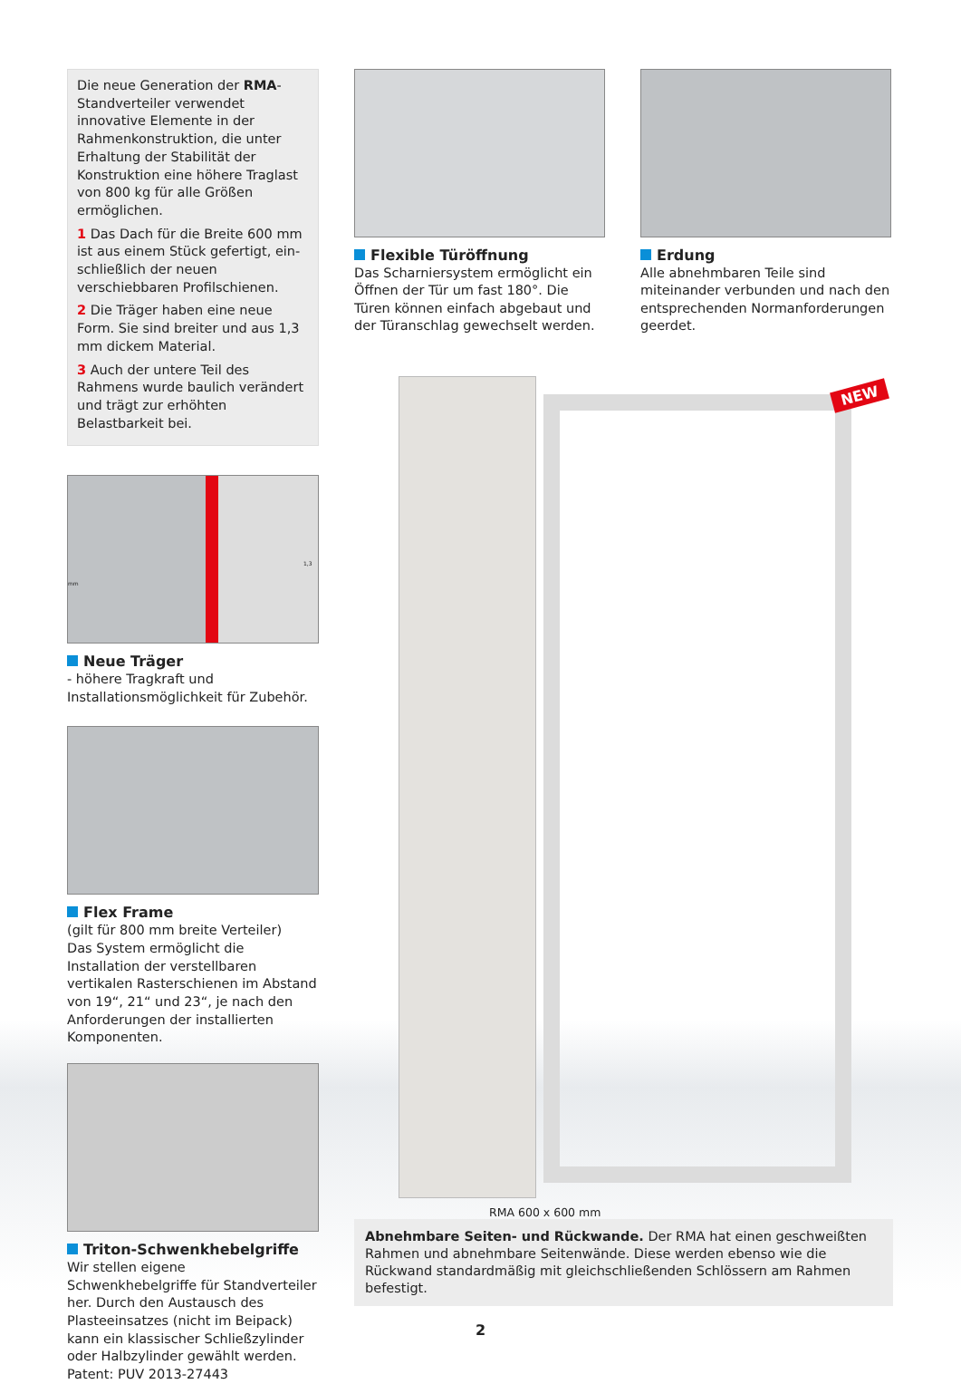Die neue Generation der RMA-Stand­verteiler verwendet innovative Ele­mente in der Rahmenkonstruktion, die unter Erhaltung der Stabilität der Konstruktion eine höhere Traglast von 800 kg für alle Größen ermöglichen.
1 Das Dach für die Breite 600 mm ist aus einem Stück gefertigt, ein­schließlich der neuen verschiebbaren Profilschienen.
2 Die Träger haben eine neue Form. Sie sind breiter und aus 1,3 mm di­ckem Material.
3 Auch der untere Teil des Rahmens wurde baulich verändert und trägt zur erhöhten Belastbarkeit bei.
1,3 mm
Neue Träger
- höhere Tragkraft und Installationsmög­lichkeit für Zubehör.
Flex Frame
(gilt für 800 mm breite Verteiler)
Das System ermöglicht die Installation der verstellbaren vertikalen Rasterschienen im Abstand von 19“, 21“ und 23“, je nach den Anforderungen der installierten Komponenten.
Triton-Schwenkhebelgriffe
Wir stellen eigene Schwenkhebelgriffe für Standverteiler her. Durch den Austausch des Plasteeinsatzes (nicht im Beipack) kann ein klassischer Schließzylinder oder Halbzylinder gewählt werden.
Patent: PUV 2013-27443
Flexible Türöffnung
Das Scharniersystem ermöglicht ein Öffnen der Tür um fast 180°. Die Türen können einfach abgebaut und der Türanschlag gewechselt werden.
Erdung
Alle abnehmbaren Teile sind miteinander verbunden und nach den entsprechenden Normanforderungen geerdet.
NEW
RMA 600 x 600 mm
Abnehmbare Seiten- und Rückwande. Der RMA hat einen geschweißten Rahmen und abnehmbare Seitenwände. Diese werden ebenso wie die Rückwand standardmäßig mit gleichschließenden Schlössern am Rahmen befestigt.
2